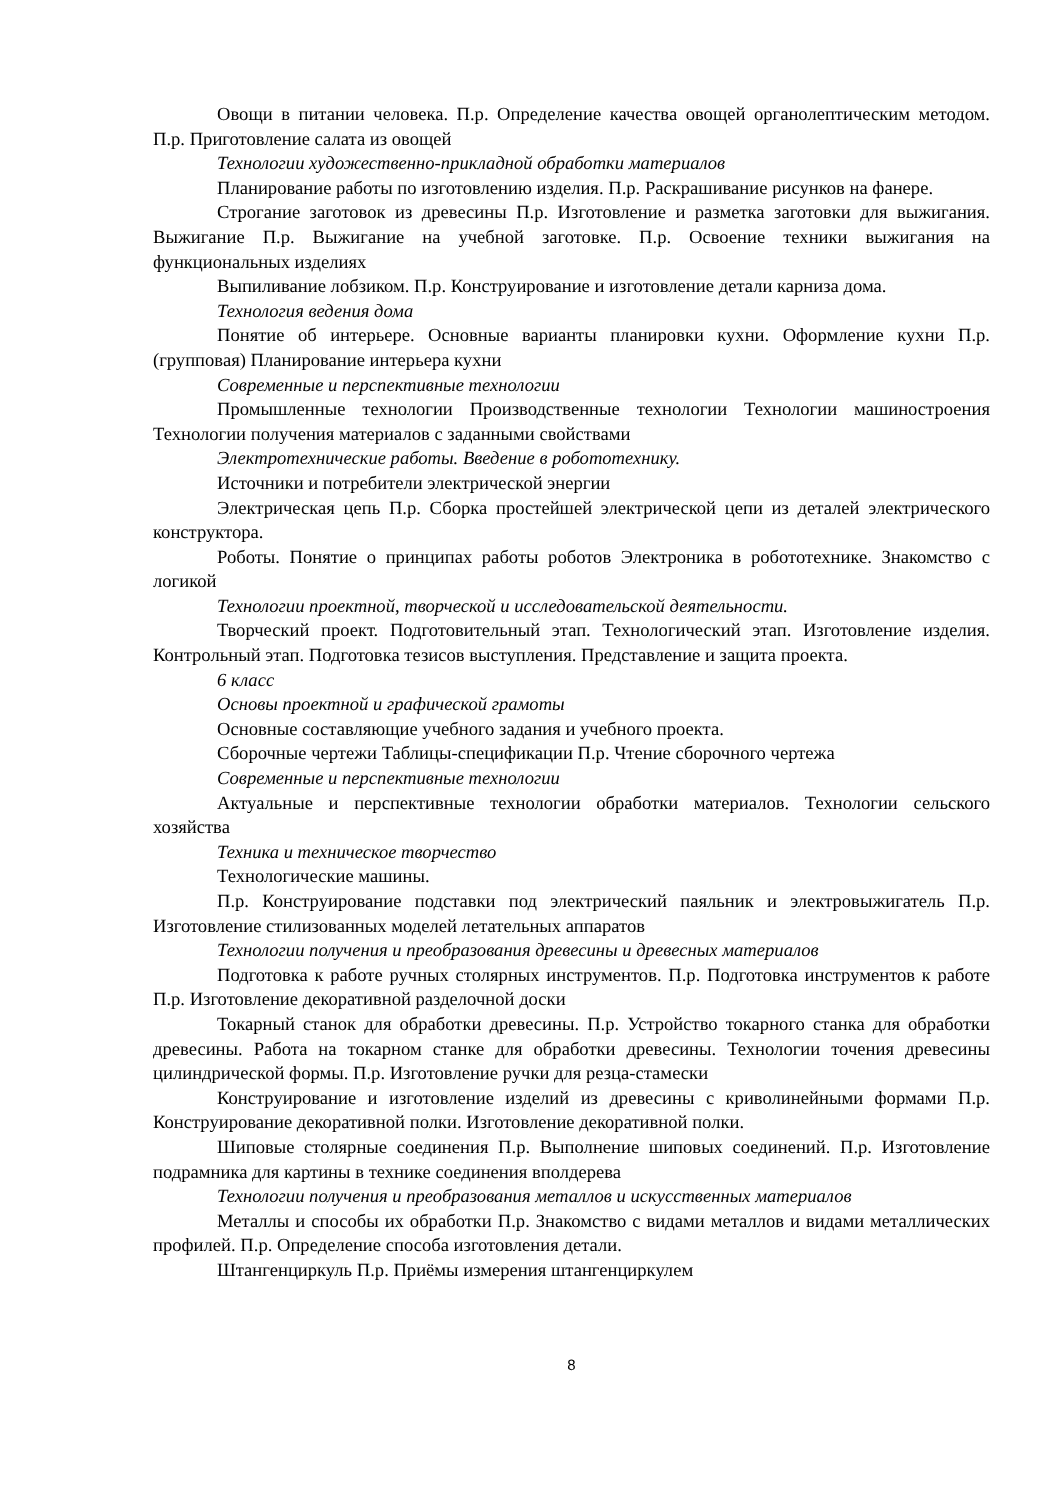Овощи в питании человека. П.р. Определение качества овощей органолептическим методом. П.р. Приготовление салата из овощей
Технологии художественно-прикладной обработки материалов
Планирование работы по изготовлению изделия. П.р. Раскрашивание рисунков на фанере.
Строгание заготовок из древесины П.р. Изготовление и разметка заготовки для выжигания. Выжигание П.р. Выжигание на учебной заготовке. П.р. Освоение техники выжигания на функциональных изделиях
Выпиливание лобзиком. П.р. Конструирование и изготовление детали карниза дома.
Технология ведения дома
Понятие об интерьере. Основные варианты планировки кухни. Оформление кухни П.р. (групповая) Планирование интерьера кухни
Современные и перспективные технологии
Промышленные технологии Производственные технологии Технологии машиностроения Технологии получения материалов с заданными свойствами
Электротехнические работы. Введение в робототехнику.
Источники и потребители электрической энергии
Электрическая цепь П.р. Сборка простейшей электрической цепи из деталей электрического конструктора.
Роботы. Понятие о принципах работы роботов Электроника в робототехнике. Знакомство с логикой
Технологии проектной, творческой и исследовательской деятельности.
Творческий проект. Подготовительный этап. Технологический этап. Изготовление изделия. Контрольный этап. Подготовка тезисов выступления. Представление и защита проекта.
6 класс
Основы проектной и графической грамоты
Основные составляющие учебного задания и учебного проекта.
Сборочные чертежи Таблицы-спецификации П.р. Чтение сборочного чертежа
Современные и перспективные технологии
Актуальные и перспективные технологии обработки материалов. Технологии сельского хозяйства
Техника и техническое творчество
Технологические машины.
П.р. Конструирование подставки под электрический паяльник и электровыжигатель П.р. Изготовление стилизованных моделей летательных аппаратов
Технологии получения и преобразования древесины и древесных материалов
Подготовка к работе ручных столярных инструментов. П.р. Подготовка инструментов к работе П.р. Изготовление декоративной разделочной доски
Токарный станок для обработки древесины. П.р. Устройство токарного станка для обработки древесины. Работа на токарном станке для обработки древесины. Технологии точения древесины цилиндрической формы. П.р. Изготовление ручки для резца-стамески
Конструирование и изготовление изделий из древесины с криволинейными формами П.р. Конструирование декоративной полки. Изготовление декоративной полки.
Шиповые столярные соединения П.р. Выполнение шиповых соединений. П.р. Изготовление подрамника для картины в технике соединения вполдерева
Технологии получения и преобразования металлов и искусственных материалов
Металлы и способы их обработки П.р. Знакомство с видами металлов и видами металлических профилей. П.р. Определение способа изготовления детали.
Штангенциркуль П.р. Приёмы измерения штангенциркулем
8